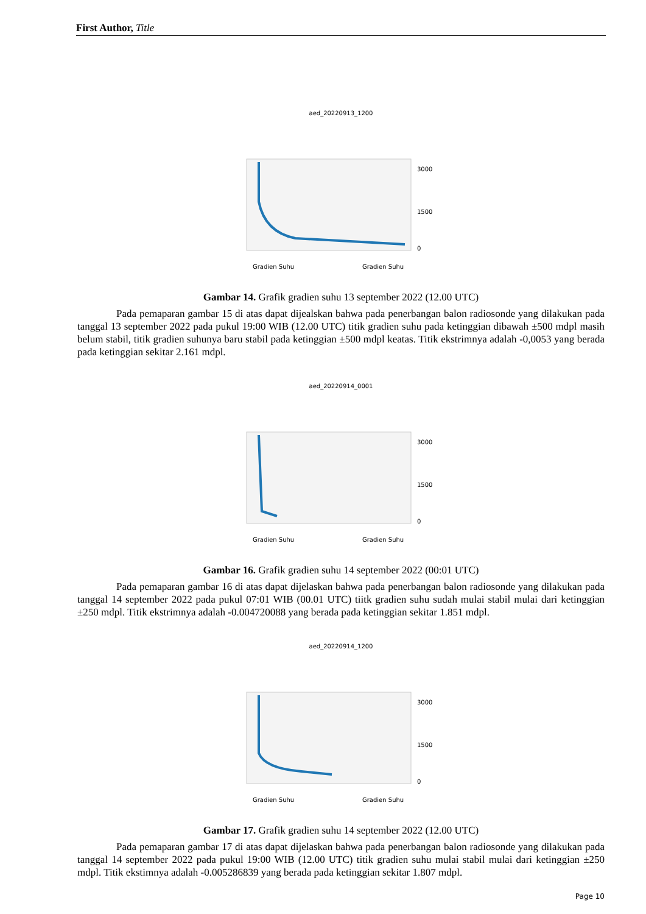First Author, Title
aed_20220913_1200
3000
1500
0
Gradien Suhu
Gradien Suhu
Gambar 14. Grafik gradien suhu 13 september 2022 (12.00 UTC)
Pada pemaparan gambar 15 di atas dapat dijealskan bahwa pada penerbangan balon radiosonde yang dilakukan pada tanggal 13 september 2022 pada pukul 19:00 WIB (12.00 UTC) titik gradien suhu pada ketinggian dibawah ±500 mdpl masih belum stabil, titik gradien suhunya baru stabil pada ketinggian ±500 mdpl keatas. Titik ekstrimnya adalah -0,0053 yang berada pada ketinggian sekitar 2.161 mdpl.
aed_20220914_0001
3000
1500
0
Gradien Suhu
Gradien Suhu
Gambar 16. Grafik gradien suhu 14 september 2022 (00:01 UTC)
Pada pemaparan gambar 16 di atas dapat dijelaskan bahwa pada penerbangan balon radiosonde yang dilakukan pada tanggal 14 september 2022 pada pukul 07:01 WIB (00.01 UTC) tiitk gradien suhu sudah mulai stabil mulai dari ketinggian ±250 mdpl. Titik ekstrimnya adalah -0.004720088 yang berada pada ketinggian sekitar 1.851 mdpl.
aed_20220914_1200
3000
1500
0
Gradien Suhu
Gradien Suhu
Gambar 17. Grafik gradien suhu 14 september 2022 (12.00 UTC)
Pada pemaparan gambar 17 di atas dapat dijelaskan bahwa pada penerbangan balon radiosonde yang dilakukan pada tanggal 14 september 2022 pada pukul 19:00 WIB (12.00 UTC) titik gradien suhu mulai stabil mulai dari ketinggian ±250 mdpl. Titik ekstimnya adalah -0.005286839 yang berada pada ketinggian sekitar 1.807 mdpl.
Page 10